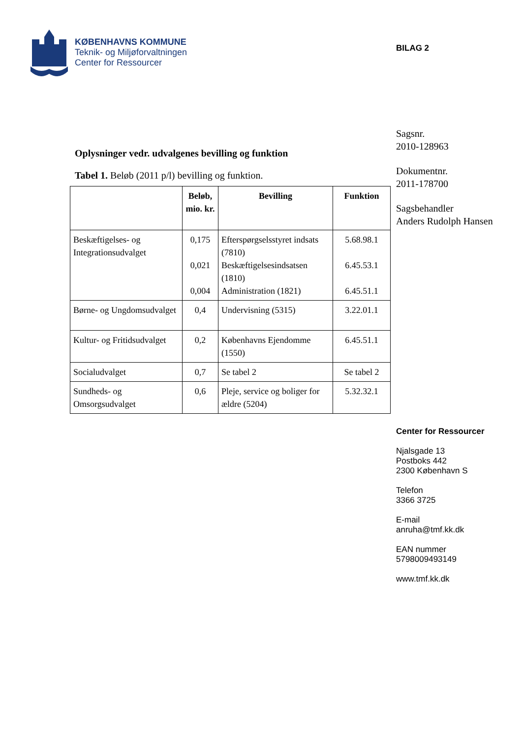KØBENHAVNS KOMMUNE
Teknik- og Miljøforvaltningen
Center for Ressourcer
Oplysninger vedr. udvalgenes bevilling og funktion
Tabel 1. Beløb (2011 p/l) bevilling og funktion.
| | Beløb, mio. kr. | Bevilling | Funktion |
| --- | --- | --- | --- |
| Beskæftigelses- og Integrationsudvalget | 0,175 0,021 0,004 | Efterspørgselsstyret indsats (7810) Beskæftigelsesindsatsen (1810) Administration (1821) | 5.68.98.1 6.45.53.1 6.45.51.1 |
| Børne- og Ungdomsudvalget | 0,4 | Undervisning (5315) | 3.22.01.1 |
| Kultur- og Fritidsudvalget | 0,2 | Københavns Ejendomme (1550) | 6.45.51.1 |
| Socialudvalget | 0,7 | Se tabel 2 | Se tabel 2 |
| Sundheds- og Omsorgsudvalget | 0,6 | Pleje, service og boliger for ældre (5204) | 5.32.32.1 |
BILAG 2
Sagsnr.
2010-128963
Dokumentnr.
2011-178700
Sagsbehandler
Anders Rudolph Hansen
Center for Ressourcer
Njalsgade 13
Postboks 442
2300 København S
Telefon
3366 3725
E-mail
anruha@tmf.kk.dk
EAN nummer
5798009493149
www.tmf.kk.dk